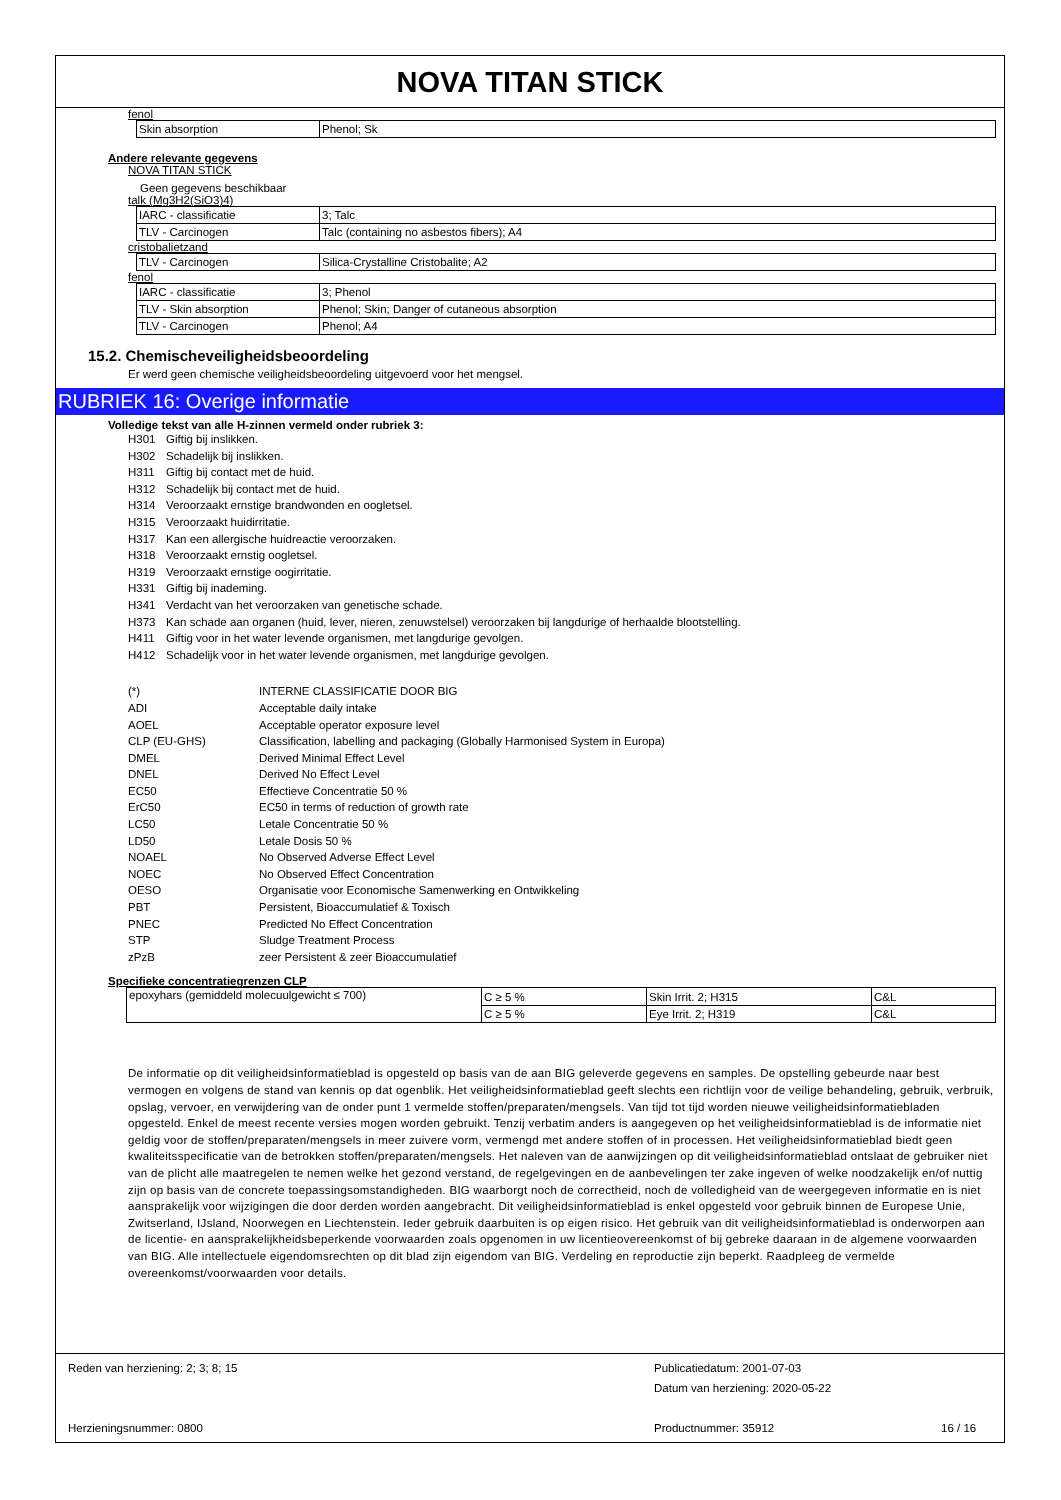NOVA TITAN STICK
fenol
| Skin absorption | Phenol; Sk |
Andere relevante gegevens
NOVA TITAN STICK
Geen gegevens beschikbaar
talk (Mg3H2(SiO3)4)
| IARC - classificatie | 3; Talc |
| TLV - Carcinogen | Talc (containing no asbestos fibers); A4 |
cristobalietzand
| TLV - Carcinogen | Silica-Crystalline Cristobalite; A2 |
fenol
| IARC - classificatie | 3; Phenol |
| TLV - Skin absorption | Phenol; Skin; Danger of cutaneous absorption |
| TLV - Carcinogen | Phenol; A4 |
15.2. Chemischeveiligheidsbeoordeling
Er werd geen chemische veiligheidsbeoordeling uitgevoerd voor het mengsel.
RUBRIEK 16: Overige informatie
Volledige tekst van alle H-zinnen vermeld onder rubriek 3:
H301 Giftig bij inslikken.
H302 Schadelijk bij inslikken.
H311 Giftig bij contact met de huid.
H312 Schadelijk bij contact met de huid.
H314 Veroorzaakt ernstige brandwonden en oogletsel.
H315 Veroorzaakt huidirritatie.
H317 Kan een allergische huidreactie veroorzaken.
H318 Veroorzaakt ernstig oogletsel.
H319 Veroorzaakt ernstige oogirritatie.
H331 Giftig bij inademing.
H341 Verdacht van het veroorzaken van genetische schade.
H373 Kan schade aan organen (huid, lever, nieren, zenuwstelsel) veroorzaken bij langdurige of herhaalde blootstelling.
H411 Giftig voor in het water levende organismen, met langdurige gevolgen.
H412 Schadelijk voor in het water levende organismen, met langdurige gevolgen.
(*) INTERNE CLASSIFICATIE DOOR BIG
ADI Acceptable daily intake
AOEL Acceptable operator exposure level
CLP (EU-GHS) Classification, labelling and packaging (Globally Harmonised System in Europa)
DMEL Derived Minimal Effect Level
DNEL Derived No Effect Level
EC50 Effectieve Concentratie 50 %
ErC50 EC50 in terms of reduction of growth rate
LC50 Letale Concentratie 50 %
LD50 Letale Dosis 50 %
NOAEL No Observed Adverse Effect Level
NOEC No Observed Effect Concentration
OESO Organisatie voor Economische Samenwerking en Ontwikkeling
PBT Persistent, Bioaccumulatief & Toxisch
PNEC Predicted No Effect Concentration
STP Sludge Treatment Process
zPzB zeer Persistent & zeer Bioaccumulatief
Specifieke concentratiegrenzen CLP
| epoxyhars (gemiddeld molecuulgewicht ≤ 700) | C ≥ 5 % | Skin Irrit. 2; H315 | C&L |
| | C ≥ 5 % | Eye Irrit. 2; H319 | C&L |
De informatie op dit veiligheidsinformatieblad is opgesteld op basis van de aan BIG geleverde gegevens en samples. De opstelling gebeurde naar best vermogen en volgens de stand van kennis op dat ogenblik. Het veiligheidsinformatieblad geeft slechts een richtlijn voor de veilige behandeling, gebruik, verbruik, opslag, vervoer, en verwijdering van de onder punt 1 vermelde stoffen/preparaten/mengsels. Van tijd tot tijd worden nieuwe veiligheidsinformatiebladen opgesteld. Enkel de meest recente versies mogen worden gebruikt. Tenzij verbatim anders is aangegeven op het veiligheidsinformatieblad is de informatie niet geldig voor de stoffen/preparaten/mengsels in meer zuivere vorm, vermengd met andere stoffen of in processen. Het veiligheidsinformatieblad biedt geen kwaliteitsspecificatie van de betrokken stoffen/preparaten/mengsels. Het naleven van de aanwijzingen op dit veiligheidsinformatieblad ontslaat de gebruiker niet van de plicht alle maatregelen te nemen welke het gezond verstand, de regelgevingen en de aanbevelingen ter zake ingeven of welke noodzakelijk en/of nuttig zijn op basis van de concrete toepassingsomstandigheden. BIG waarborgt noch de correctheid, noch de volledigheid van de weergegeven informatie en is niet aansprakelijk voor wijzigingen die door derden worden aangebracht. Dit veiligheidsinformatieblad is enkel opgesteld voor gebruik binnen de Europese Unie, Zwitserland, IJsland, Noorwegen en Liechtenstein. Ieder gebruik daarbuiten is op eigen risico. Het gebruik van dit veiligheidsinformatieblad is onderworpen aan de licentie- en aansprakelijkheidsbeperkende voorwaarden zoals opgenomen in uw licentieovereenkomst of bij gebreke daaraan in de algemene voorwaarden van BIG. Alle intellectuele eigendomsrechten op dit blad zijn eigendom van BIG. Verdeling en reproductie zijn beperkt. Raadpleeg de vermelde overeenkomst/voorwaarden voor details.
Reden van herziening: 2; 3; 8; 15
Publicatiedatum: 2001-07-03
Datum van herziening: 2020-05-22
Herzieningsnummer: 0800 Productnummer: 35912 16 / 16